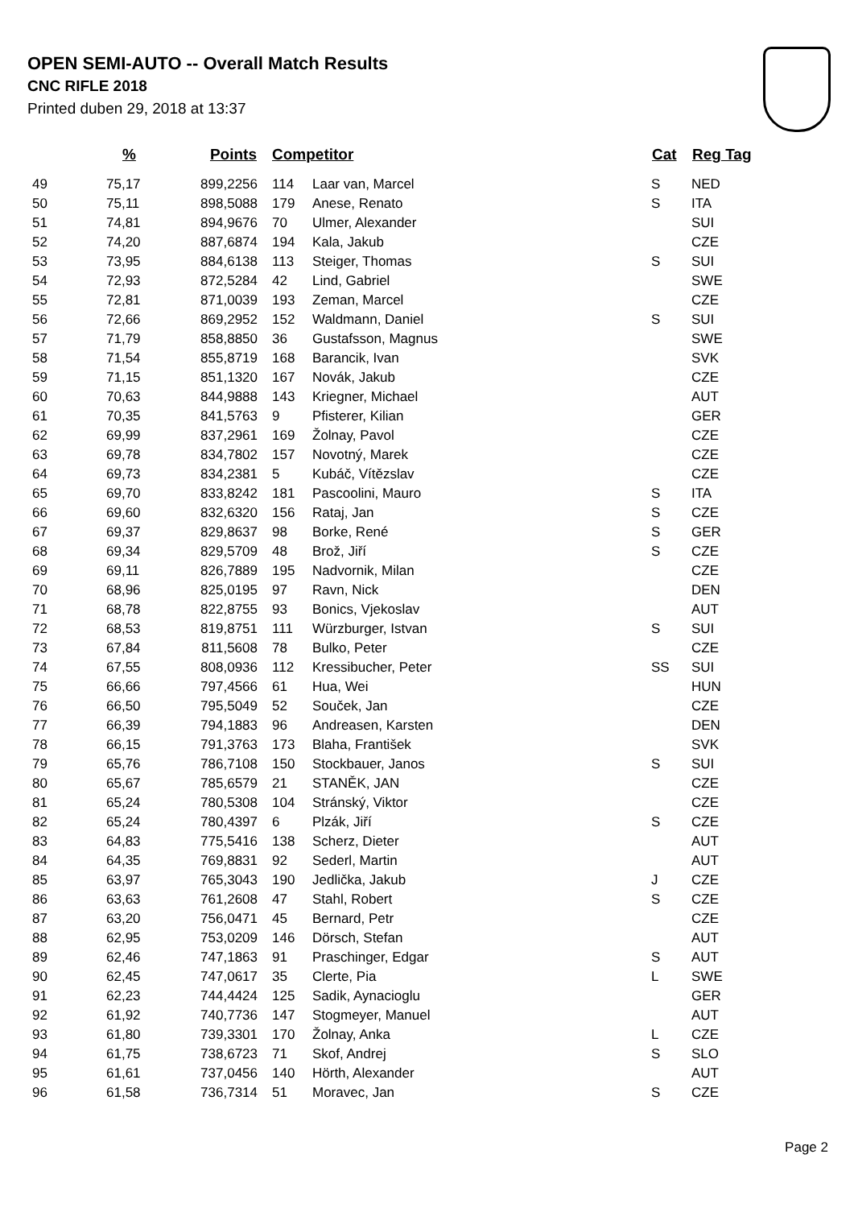OPEN SEMI-AUTO -- Overall Match Results
CNC RIFLE 2018
Printed duben 29, 2018 at 13:37
| | % | Points | Competitor | | Cat | Reg Tag |
| --- | --- | --- | --- | --- | --- | --- |
| 49 | 75,17 | 899,2256 | 114 | Laar van, Marcel | S | NED |
| 50 | 75,11 | 898,5088 | 179 | Anese, Renato | S | ITA |
| 51 | 74,81 | 894,9676 | 70 | Ulmer, Alexander | | SUI |
| 52 | 74,20 | 887,6874 | 194 | Kala, Jakub | | CZE |
| 53 | 73,95 | 884,6138 | 113 | Steiger, Thomas | S | SUI |
| 54 | 72,93 | 872,5284 | 42 | Lind, Gabriel | | SWE |
| 55 | 72,81 | 871,0039 | 193 | Zeman, Marcel | | CZE |
| 56 | 72,66 | 869,2952 | 152 | Waldmann, Daniel | S | SUI |
| 57 | 71,79 | 858,8850 | 36 | Gustafsson, Magnus | | SWE |
| 58 | 71,54 | 855,8719 | 168 | Barancik, Ivan | | SVK |
| 59 | 71,15 | 851,1320 | 167 | Novák, Jakub | | CZE |
| 60 | 70,63 | 844,9888 | 143 | Kriegner, Michael | | AUT |
| 61 | 70,35 | 841,5763 | 9 | Pfisterer, Kilian | | GER |
| 62 | 69,99 | 837,2961 | 169 | Žolnay, Pavol | | CZE |
| 63 | 69,78 | 834,7802 | 157 | Novotný, Marek | | CZE |
| 64 | 69,73 | 834,2381 | 5 | Kubáč, Vítězslav | | CZE |
| 65 | 69,70 | 833,8242 | 181 | Pascoolini, Mauro | S | ITA |
| 66 | 69,60 | 832,6320 | 156 | Rataj, Jan | S | CZE |
| 67 | 69,37 | 829,8637 | 98 | Borke, René | S | GER |
| 68 | 69,34 | 829,5709 | 48 | Brož, Jiří | S | CZE |
| 69 | 69,11 | 826,7889 | 195 | Nadvornik, Milan | | CZE |
| 70 | 68,96 | 825,0195 | 97 | Ravn, Nick | | DEN |
| 71 | 68,78 | 822,8755 | 93 | Bonics, Vjekoslav | | AUT |
| 72 | 68,53 | 819,8751 | 111 | Würzburger, Istvan | S | SUI |
| 73 | 67,84 | 811,5608 | 78 | Bulko, Peter | | CZE |
| 74 | 67,55 | 808,0936 | 112 | Kressibucher, Peter | SS | SUI |
| 75 | 66,66 | 797,4566 | 61 | Hua, Wei | | HUN |
| 76 | 66,50 | 795,5049 | 52 | Souček, Jan | | CZE |
| 77 | 66,39 | 794,1883 | 96 | Andreasen, Karsten | | DEN |
| 78 | 66,15 | 791,3763 | 173 | Blaha, František | | SVK |
| 79 | 65,76 | 786,7108 | 150 | Stockbauer, Janos | S | SUI |
| 80 | 65,67 | 785,6579 | 21 | STANĚK, JAN | | CZE |
| 81 | 65,24 | 780,5308 | 104 | Stránský, Viktor | | CZE |
| 82 | 65,24 | 780,4397 | 6 | Plzák, Jiří | S | CZE |
| 83 | 64,83 | 775,5416 | 138 | Scherz, Dieter | | AUT |
| 84 | 64,35 | 769,8831 | 92 | Sederl, Martin | | AUT |
| 85 | 63,97 | 765,3043 | 190 | Jedlička, Jakub | J | CZE |
| 86 | 63,63 | 761,2608 | 47 | Stahl, Robert | S | CZE |
| 87 | 63,20 | 756,0471 | 45 | Bernard, Petr | | CZE |
| 88 | 62,95 | 753,0209 | 146 | Dörsch, Stefan | | AUT |
| 89 | 62,46 | 747,1863 | 91 | Praschinger, Edgar | S | AUT |
| 90 | 62,45 | 747,0617 | 35 | Clerte, Pia | L | SWE |
| 91 | 62,23 | 744,4424 | 125 | Sadik, Aynacioglu | | GER |
| 92 | 61,92 | 740,7736 | 147 | Stogmeyer, Manuel | | AUT |
| 93 | 61,80 | 739,3301 | 170 | Žolnay, Anka | L | CZE |
| 94 | 61,75 | 738,6723 | 71 | Skof, Andrej | S | SLO |
| 95 | 61,61 | 737,0456 | 140 | Hörth, Alexander | | AUT |
| 96 | 61,58 | 736,7314 | 51 | Moravec, Jan | S | CZE |
Page 2